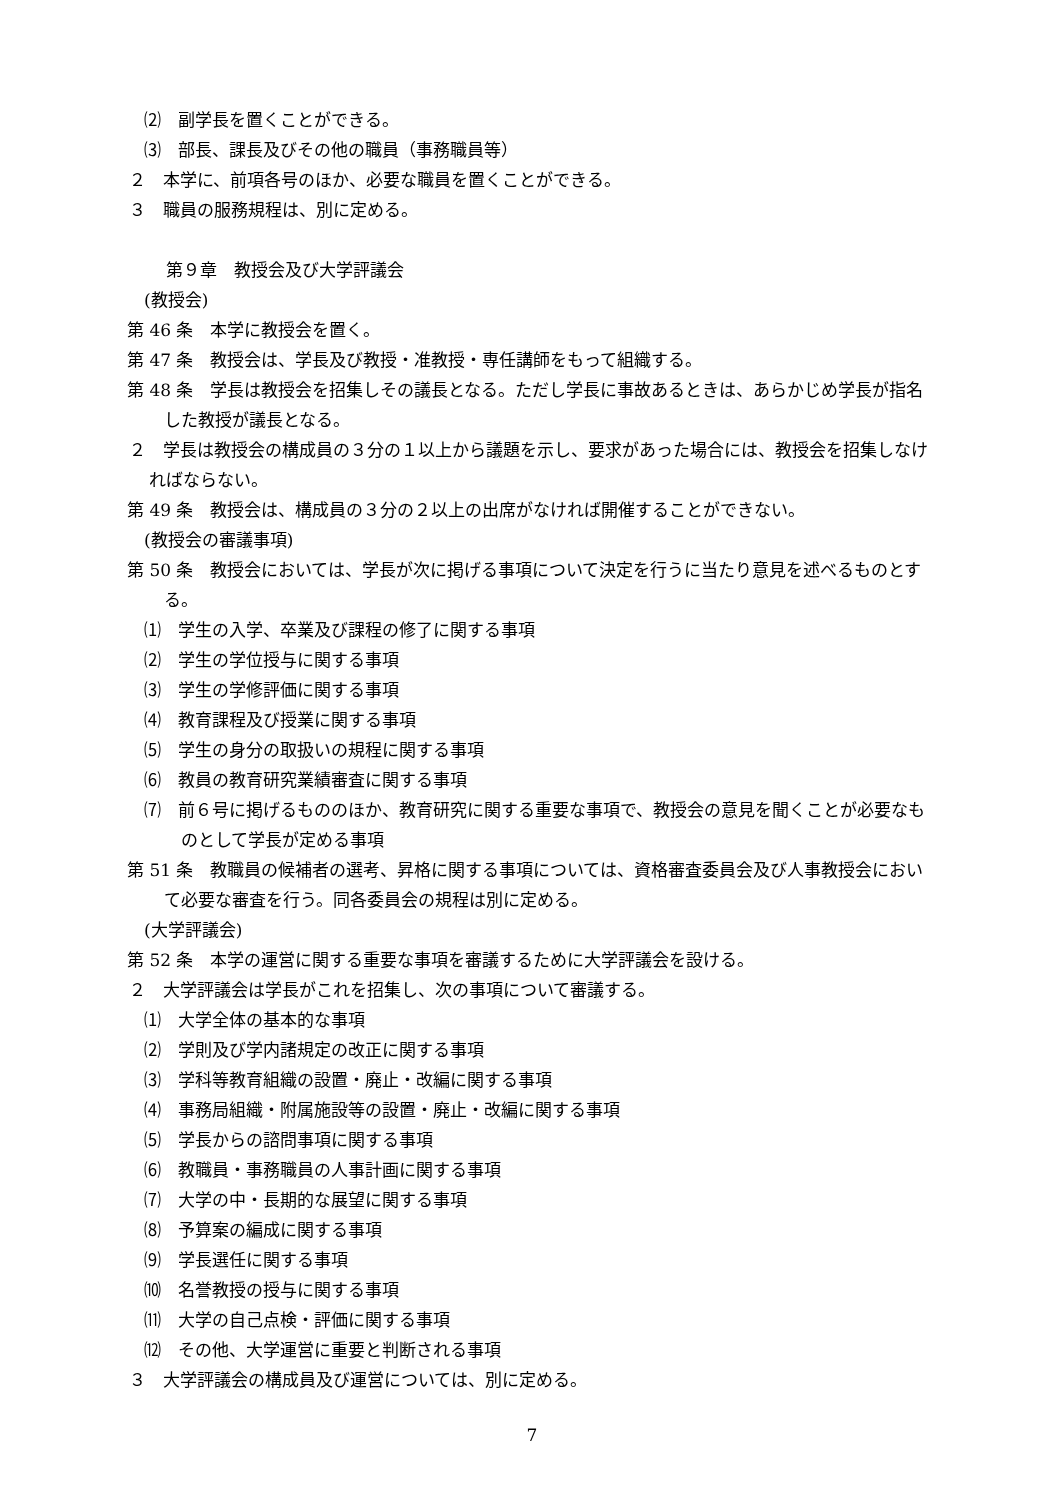⑵　副学長を置くことができる。
⑶　部長、課長及びその他の職員（事務職員等）
２　本学に、前項各号のほか、必要な職員を置くことができる。
３　職員の服務規程は、別に定める。
第９章　教授会及び大学評議会
(教授会)
第 46 条　本学に教授会を置く。
第 47 条　教授会は、学長及び教授・准教授・専任講師をもって組織する。
第 48 条　学長は教授会を招集しその議長となる。ただし学長に事故あるときは、あらかじめ学長が指名した教授が議長となる。
２　学長は教授会の構成員の３分の１以上から議題を示し、要求があった場合には、教授会を招集しなければならない。
第 49 条　教授会は、構成員の３分の２以上の出席がなければ開催することができない。
(教授会の審議事項)
第 50 条　教授会においては、学長が次に掲げる事項について決定を行うに当たり意見を述べるものとする。
⑴　学生の入学、卒業及び課程の修了に関する事項
⑵　学生の学位授与に関する事項
⑶　学生の学修評価に関する事項
⑷　教育課程及び授業に関する事項
⑸　学生の身分の取扱いの規程に関する事項
⑹　教員の教育研究業績審査に関する事項
⑺　前６号に掲げるもののほか、教育研究に関する重要な事項で、教授会の意見を聞くことが必要なものとして学長が定める事項
第 51 条　教職員の候補者の選考、昇格に関する事項については、資格審査委員会及び人事教授会において必要な審査を行う。同各委員会の規程は別に定める。
(大学評議会)
第 52 条　本学の運営に関する重要な事項を審議するために大学評議会を設ける。
２　大学評議会は学長がこれを招集し、次の事項について審議する。
⑴　大学全体の基本的な事項
⑵　学則及び学内諸規定の改正に関する事項
⑶　学科等教育組織の設置・廃止・改編に関する事項
⑷　事務局組織・附属施設等の設置・廃止・改編に関する事項
⑸　学長からの諮問事項に関する事項
⑹　教職員・事務職員の人事計画に関する事項
⑺　大学の中・長期的な展望に関する事項
⑻　予算案の編成に関する事項
⑼　学長選任に関する事項
⑽　名誉教授の授与に関する事項
⑾　大学の自己点検・評価に関する事項
⑿　その他、大学運営に重要と判断される事項
３　大学評議会の構成員及び運営については、別に定める。
7